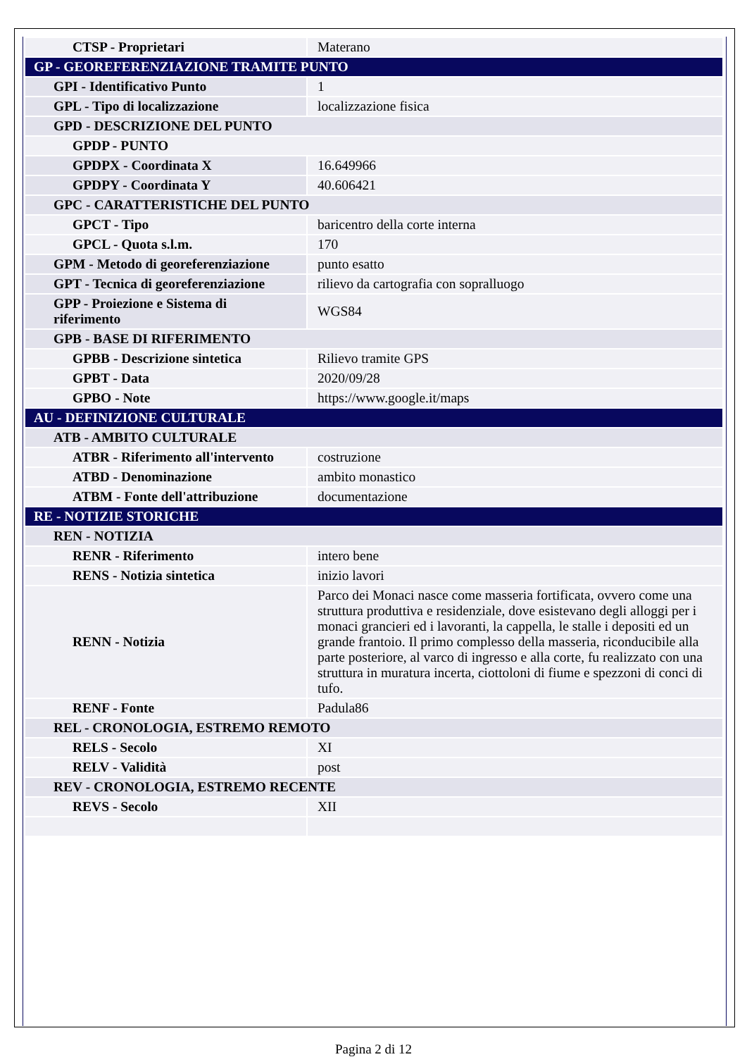| CTSP - Proprietari | Materano |
| GP - GEOREFERENZIAZIONE TRAMITE PUNTO | |
| GPI - Identificativo Punto | 1 |
| GPL - Tipo di localizzazione | localizzazione fisica |
| GPD - DESCRIZIONE DEL PUNTO | |
| GPDP - PUNTO | |
| GPDPX - Coordinata X | 16.649966 |
| GPDPY - Coordinata Y | 40.606421 |
| GPC - CARATTERISTICHE DEL PUNTO | |
| GPCT - Tipo | baricentro della corte interna |
| GPCL - Quota s.l.m. | 170 |
| GPM - Metodo di georeferenziazione | punto esatto |
| GPT - Tecnica di georeferenziazione | rilievo da cartografia con sopralluogo |
| GPP - Proiezione e Sistema di riferimento | WGS84 |
| GPB - BASE DI RIFERIMENTO | |
| GPBB - Descrizione sintetica | Rilievo tramite GPS |
| GPBT - Data | 2020/09/28 |
| GPBO - Note | https://www.google.it/maps |
| AU - DEFINIZIONE CULTURALE | |
| ATB - AMBITO CULTURALE | |
| ATBR - Riferimento all'intervento | costruzione |
| ATBD - Denominazione | ambito monastico |
| ATBM - Fonte dell'attribuzione | documentazione |
| RE - NOTIZIE STORICHE | |
| REN - NOTIZIA | |
| RENR - Riferimento | intero bene |
| RENS - Notizia sintetica | inizio lavori |
| RENN - Notizia | Parco dei Monaci nasce come masseria fortificata, ovvero come una struttura produttiva e residenziale, dove esistevano degli alloggi per i monaci grancieri ed i lavoranti, la cappella, le stalle i depositi ed un grande frantoio. Il primo complesso della masseria, riconducibile alla parte posteriore, al varco di ingresso e alla corte, fu realizzato con una struttura in muratura incerta, ciottoloni di fiume e spezzoni di conci di tufo. |
| RENF - Fonte | Padula86 |
| REL - CRONOLOGIA, ESTREMO REMOTO | |
| RELS - Secolo | XI |
| RELV - Validità | post |
| REV - CRONOLOGIA, ESTREMO RECENTE | |
| REVS - Secolo | XII |
Pagina 2 di 12